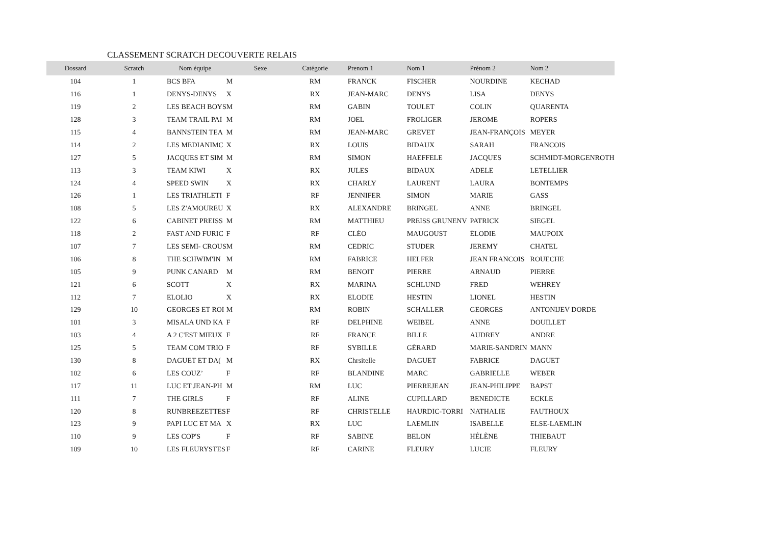CLASSEMENT SCRATCH DECOUVERTE RELAIS
| Dossard | Scratch | Nom équipe | | Sexe | Catégorie | Prenom 1 | Nom 1 | Prénom 2 | Nom 2 |
| --- | --- | --- | --- | --- | --- | --- | --- | --- | --- |
| 104 | 1 | BCS BFA | M | | RM | FRANCK | FISCHER | NOURDINE | KECHAD |
| 116 | 1 | DENYS-DENYS | X | | RX | JEAN-MARC | DENYS | LISA | DENYS |
| 119 | 2 | LES BEACH BOYS | M | | RM | GABIN | TOULET | COLIN | QUARENTA |
| 128 | 3 | TEAM TRAIL PAI | M | | RM | JOEL | FROLIGER | JEROME | ROPERS |
| 115 | 4 | BANNSTEIN TEA | M | | RM | JEAN-MARC | GREVET | JEAN-FRANÇOIS | MEYER |
| 114 | 2 | LES MEDIANIMC | X | | RX | LOUIS | BIDAUX | SARAH | FRANCOIS |
| 127 | 5 | JACQUES ET SIM | M | | RM | SIMON | HAEFFELE | JACQUES | SCHMIDT-MORGENROTH |
| 113 | 3 | TEAM KIWI | X | | RX | JULES | BIDAUX | ADELE | LETELLIER |
| 124 | 4 | SPEED SWIN | X | | RX | CHARLY | LAURENT | LAURA | BONTEMPS |
| 126 | 1 | LES TRIATHLETI | F | | RF | JENNIFER | SIMON | MARIE | GASS |
| 108 | 5 | LES Z'AMOUREU | X | | RX | ALEXANDRE | BRINGEL | ANNE | BRINGEL |
| 122 | 6 | CABINET PREISS | M | | RM | MATTHIEU | PREISS GRUNENV | PATRICK | SIEGEL |
| 118 | 2 | FAST AND FURIC | F | | RF | CLÉO | MAUGOUST | ÉLODIE | MAUPOIX |
| 107 | 7 | LES SEMI- CROUS | M | | RM | CEDRIC | STUDER | JEREMY | CHATEL |
| 106 | 8 | THE SCHWIM'IN | M | | RM | FABRICE | HELFER | JEAN FRANCOIS | ROUECHE |
| 105 | 9 | PUNK CANARD | M | | RM | BENOIT | PIERRE | ARNAUD | PIERRE |
| 121 | 6 | SCOTT | X | | RX | MARINA | SCHLUND | FRED | WEHREY |
| 112 | 7 | ELOLIO | X | | RX | ELODIE | HESTIN | LIONEL | HESTIN |
| 129 | 10 | GEORGES ET ROI | M | | RM | ROBIN | SCHALLER | GEORGES | ANTONIJEV DORDE |
| 101 | 3 | MISALA UND KA | F | | RF | DELPHINE | WEIBEL | ANNE | DOUILLET |
| 103 | 4 | A 2 C'EST MIEUX | F | | RF | FRANCE | BILLE | AUDREY | ANDRE |
| 125 | 5 | TEAM COM TRIO | F | | RF | SYBILLE | GÉRARD | MARIE-SANDRIN | MANN |
| 130 | 8 | DAGUET ET DA( | M | | RX | Chrsitelle | DAGUET | FABRICE | DAGUET |
| 102 | 6 | LES COUZ’ | F | | RF | BLANDINE | MARC | GABRIELLE | WEBER |
| 117 | 11 | LUC ET JEAN-PH | M | | RM | LUC | PIERREJEAN | JEAN-PHILIPPE | BAPST |
| 111 | 7 | THE GIRLS | F | | RF | ALINE | CUPILLARD | BENEDICTE | ECKLE |
| 120 | 8 | RUNBREEZETTES | F | | RF | CHRISTELLE | HAURDIC-TORRI | NATHALIE | FAUTHOUX |
| 123 | 9 | PAPI LUC ET MA | X | | RX | LUC | LAEMLIN | ISABELLE | ELSE-LAEMLIN |
| 110 | 9 | LES COP'S | F | | RF | SABINE | BELON | HÉLÈNE | THIEBAUT |
| 109 | 10 | LES FLEURYSTES | F | | RF | CARINE | FLEURY | LUCIE | FLEURY |